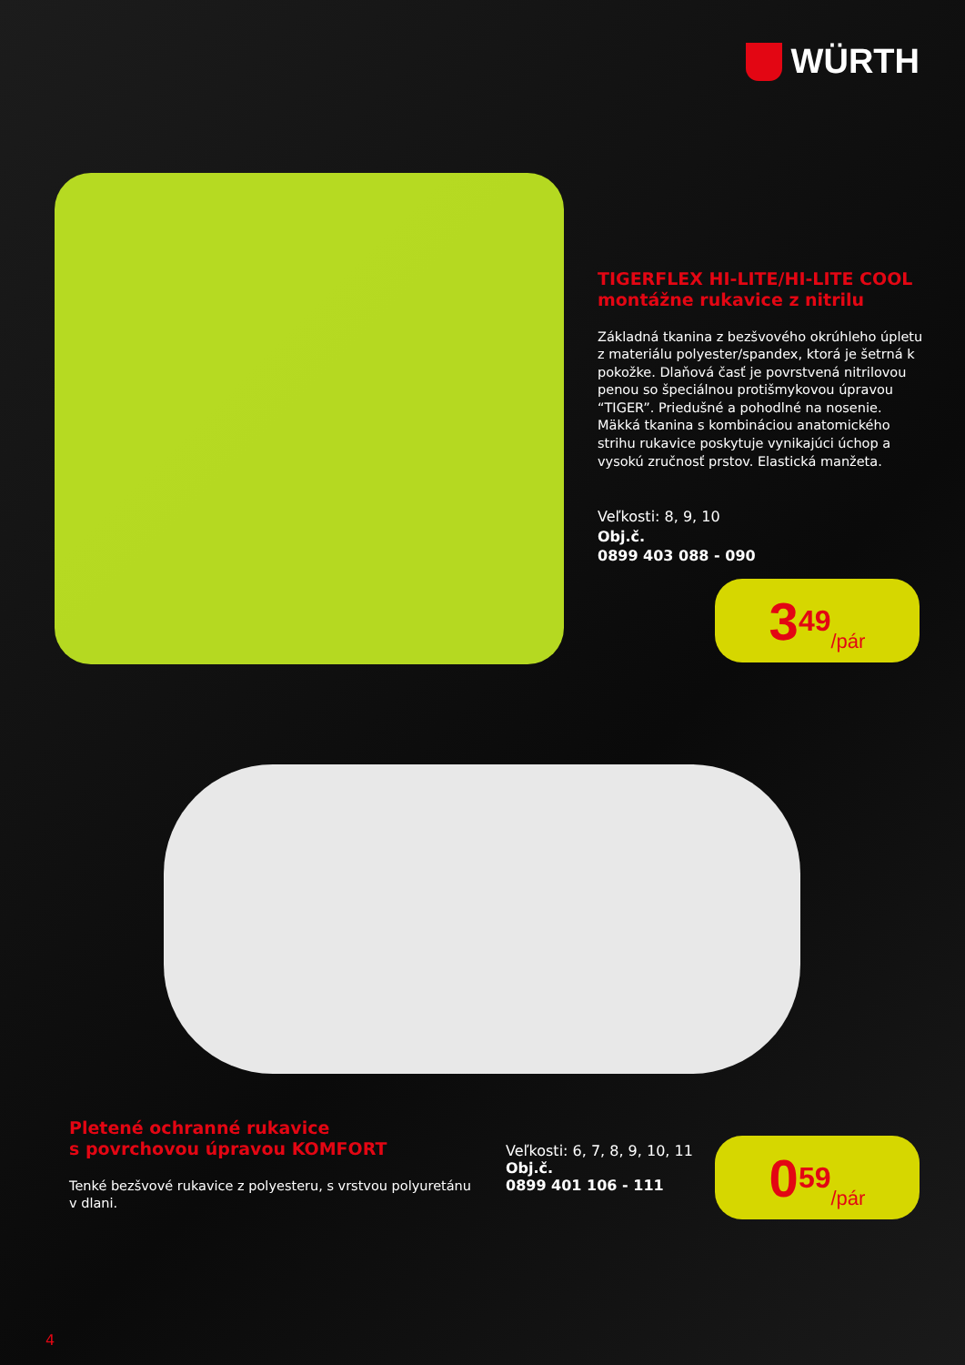WÜRTH
TIGERFLEX HI-LITE/HI-LITE COOL
montážne rukavice z nitrilu
Základná tkanina z bezšvového okrúhleho úpletu z materiálu polyester/spandex, ktorá je šetrná k pokožke. Dlaňová časť je povrstvená nitrilovou penou so špeciálnou protišmykovou úpravou “TIGER”. Priedušné a pohodlné na nosenie. Mäkká tkanina s kombináciou anatomického strihu rukavice poskytuje vynikajúci úchop a vysokú zručnosť prstov. Elastická manžeta.
Veľkosti: 8, 9, 10
Obj.č.
0899 403 088 - 090
3<sup>49</sup> /pár
Pletené ochranné rukavice
s povrchovou úpravou KOMFORT
Tenké bezšvové rukavice z polyesteru, s vrstvou polyuretánu v dlani.
Veľkosti: 6, 7, 8, 9, 10, 11
Obj.č.
0899 401 106 - 111
0<sup>59</sup> /pár
4